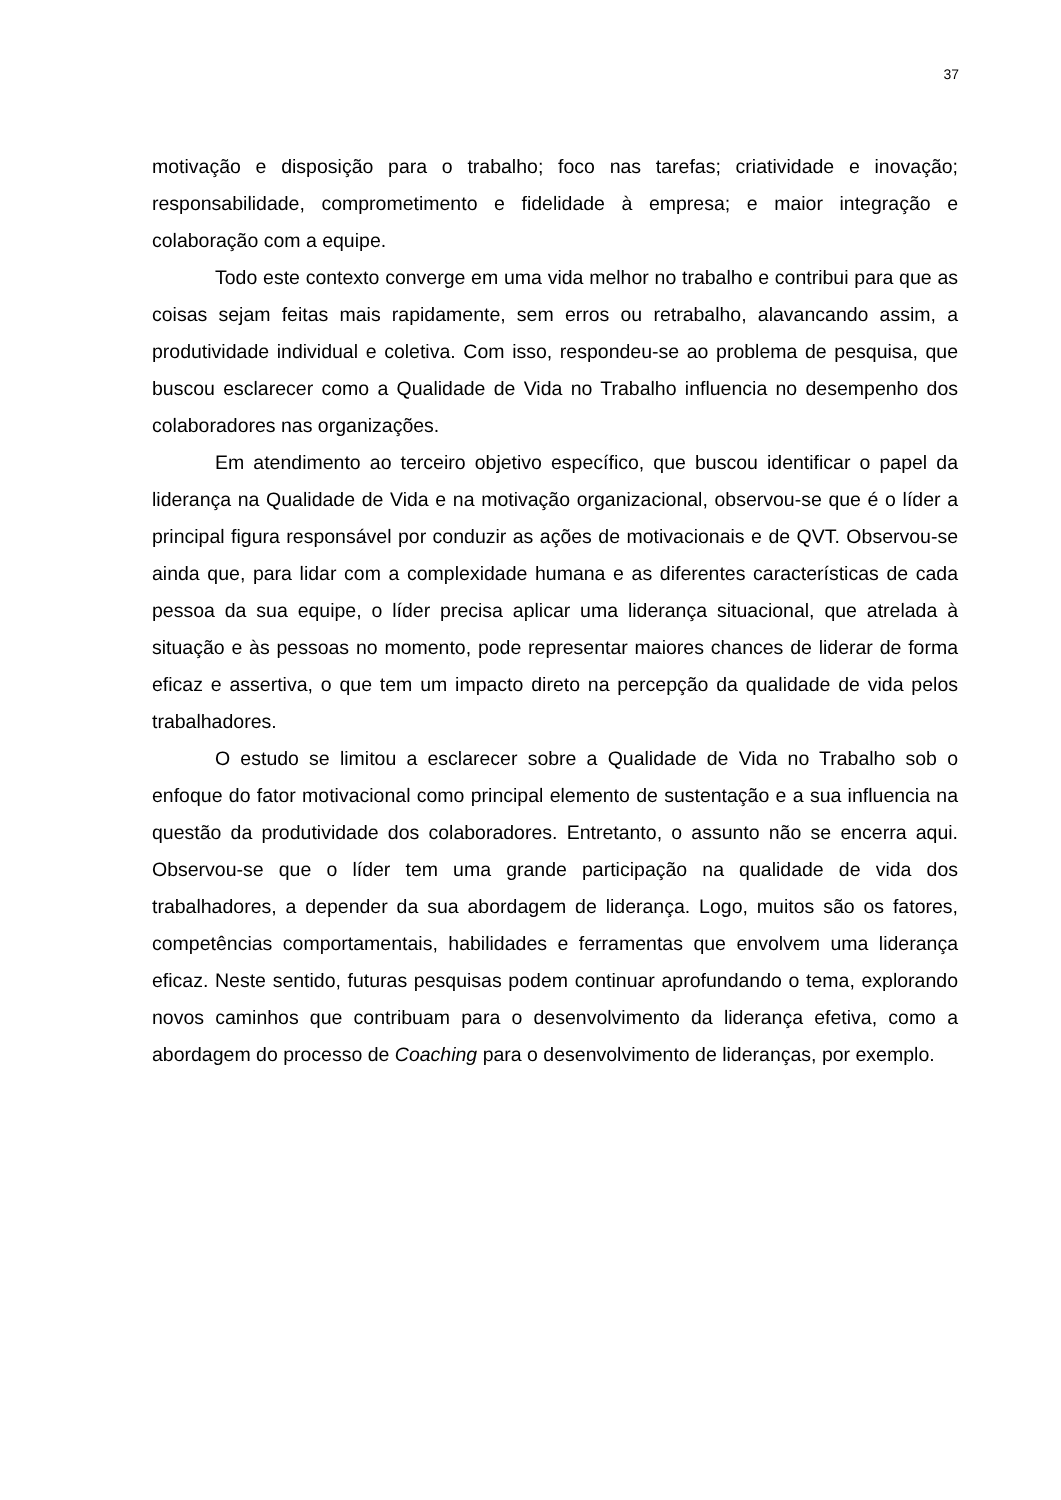37
motivação e disposição para o trabalho; foco nas tarefas; criatividade e inovação; responsabilidade, comprometimento e fidelidade à empresa; e maior integração e colaboração com a equipe.
Todo este contexto converge em uma vida melhor no trabalho e contribui para que as coisas sejam feitas mais rapidamente, sem erros ou retrabalho, alavancando assim, a produtividade individual e coletiva. Com isso, respondeu-se ao problema de pesquisa, que buscou esclarecer como a Qualidade de Vida no Trabalho influencia no desempenho dos colaboradores nas organizações.
Em atendimento ao terceiro objetivo específico, que buscou identificar o papel da liderança na Qualidade de Vida e na motivação organizacional, observou-se que é o líder a principal figura responsável por conduzir as ações de motivacionais e de QVT. Observou-se ainda que, para lidar com a complexidade humana e as diferentes características de cada pessoa da sua equipe, o líder precisa aplicar uma liderança situacional, que atrelada à situação e às pessoas no momento, pode representar maiores chances de liderar de forma eficaz e assertiva, o que tem um impacto direto na percepção da qualidade de vida pelos trabalhadores.
O estudo se limitou a esclarecer sobre a Qualidade de Vida no Trabalho sob o enfoque do fator motivacional como principal elemento de sustentação e a sua influencia na questão da produtividade dos colaboradores. Entretanto, o assunto não se encerra aqui. Observou-se que o líder tem uma grande participação na qualidade de vida dos trabalhadores, a depender da sua abordagem de liderança. Logo, muitos são os fatores, competências comportamentais, habilidades e ferramentas que envolvem uma liderança eficaz. Neste sentido, futuras pesquisas podem continuar aprofundando o tema, explorando novos caminhos que contribuam para o desenvolvimento da liderança efetiva, como a abordagem do processo de Coaching para o desenvolvimento de lideranças, por exemplo.